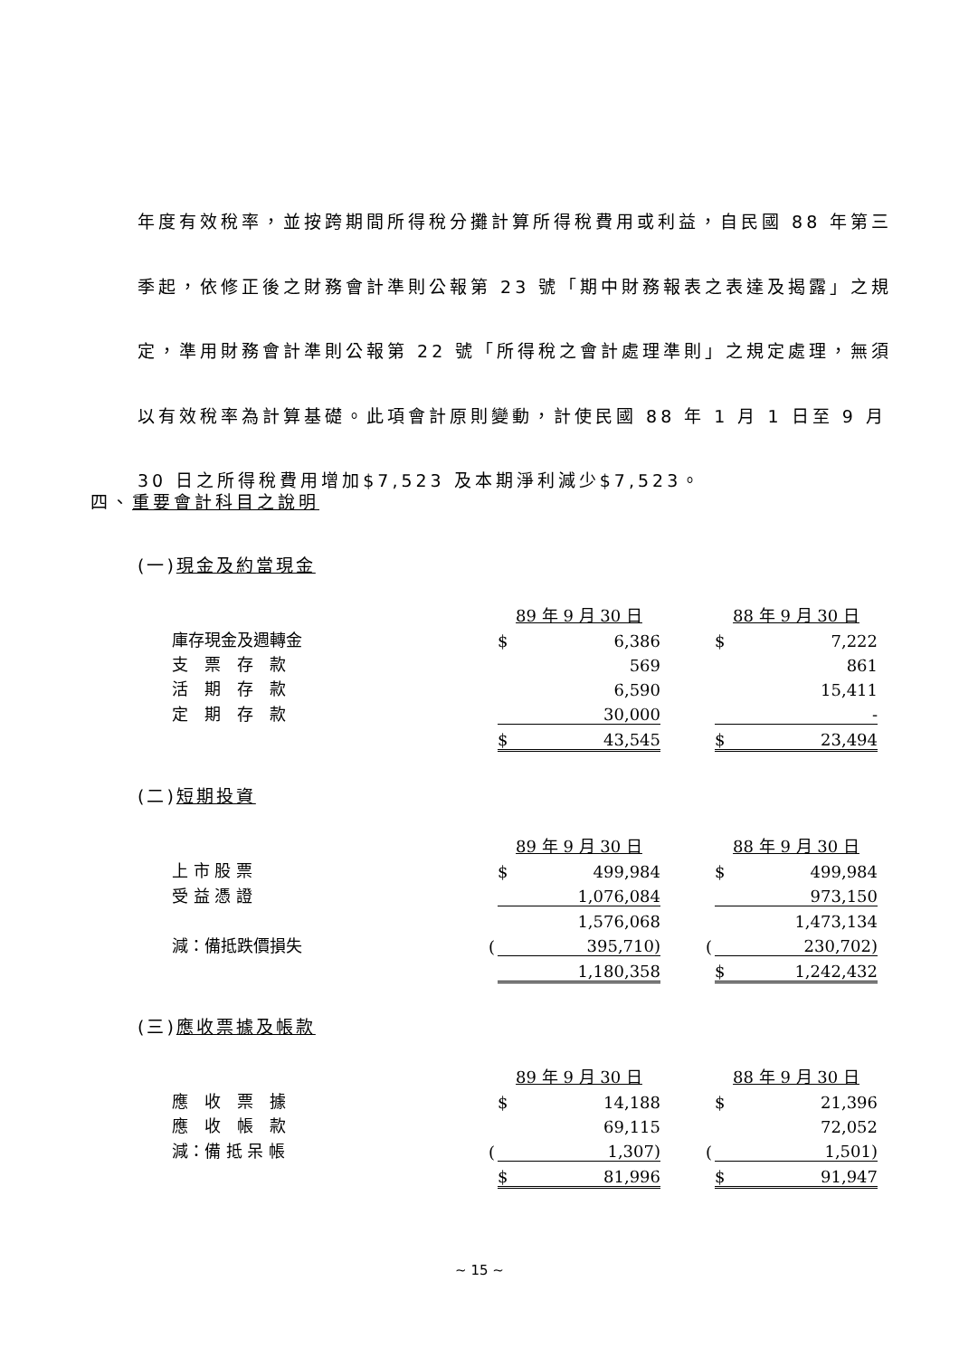年度有效稅率，並按跨期間所得稅分攤計算所得稅費用或利益，自民國 88 年第三季起，依修正後之財務會計準則公報第 23 號「期中財務報表之表達及揭露」之規定，準用財務會計準則公報第 22 號「所得稅之會計處理準則」之規定處理，無須以有效稅率為計算基礎。此項會計原則變動，計使民國 88 年 1 月 1 日至 9 月 30 日之所得稅費用增加$7,523 及本期淨利減少$7,523。
四、重要會計科目之說明
(一)現金及約當現金
| | | 89 年 9 月 30 日 | | | | 88 年 9 月 30 日 | |
| 庫存現金及週轉金 | | $ | 6,386 | | | $ | 7,222 |
| 支 票 存 款 | | | 569 | | | | 861 |
| 活 期 存 款 | | | 6,590 | | | | 15,411 |
| 定 期 存 款 | | | 30,000 | | | | - |
| | | $ | 43,545 | | | $ | 23,494 |
(二)短期投資
| | | 89 年 9 月 30 日 | | | | 88 年 9 月 30 日 | |
| 上 市 股 票 | | $ | 499,984 | | | $ | 499,984 |
| 受 益 憑 證 | | | 1,076,084 | | | | 973,150 |
| | | | 1,576,068 | | | | 1,473,134 |
| 減：備抵跌價損失 | ( | | 395,710) | | ( | | 230,702) |
| | | | 1,180,358 | | | $ | 1,242,432 |
(三)應收票據及帳款
| | | 89 年 9 月 30 日 | | | | 88 年 9 月 30 日 | |
| 應 收 票 據 | | $ | 14,188 | | | $ | 21,396 |
| 應 收 帳 款 | | | 69,115 | | | | 72,052 |
| 減：備 抵 呆 帳 | ( | | 1,307) | | ( | | 1,501) |
| | | $ | 81,996 | | | $ | 91,947 |
~ 15 ~